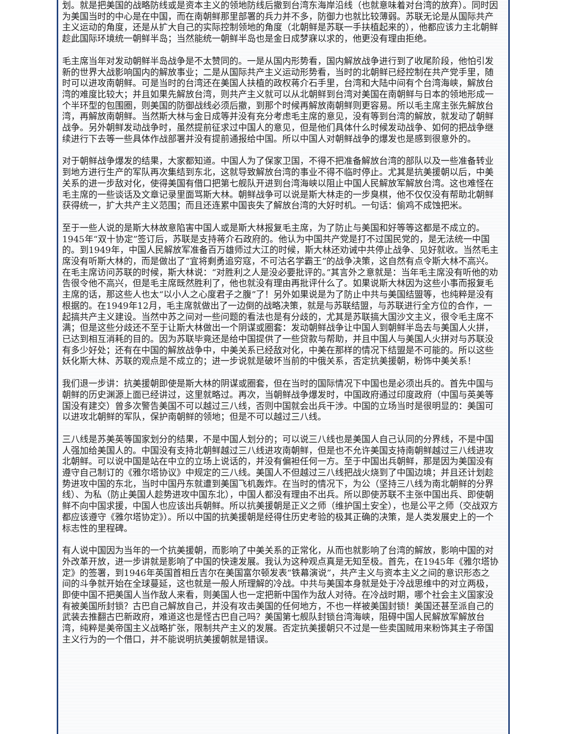划。就是把美国的战略防线或是资本主义的领地防线后撤到台湾东海岸沿线（也就意味着对台湾的放弃）。同时因为美国当时的中心是在中国，而在南朝鲜那里部署的兵力并不多，防御力也就比较薄弱。苏联无论是从国际共产主义运动的角度，还是从扩大自己的实际控制领地的角度（北朝鲜是苏联一手扶植起来的），他都应该力主北朝鲜趁此国际环境统一朝鲜半岛；当然能统一朝鲜半岛也是金日成梦寐以求的，他更没有理由拒绝。
毛主席当年对发动朝鲜半岛战争是不太赞同的。一是从国内形势看，国内解放战争进行到了收尾阶段，他怕引发新的世界大战影响国内的解放事业；二是从国际共产主义运动形势看，当时的北朝鲜已经控制在共产党手里，随时可以进攻南朝鲜。可是当时的台湾还在美国人扶植的政权蒋介石手里，台湾和大陆中间有个台湾海峡，解放台湾的难度比较大；并且如果先解放台湾，则共产主义就可以从北朝鲜到台湾对美国在南朝鲜与日本的领地形成一个半环型的包围圈，则美国的防御战线必须后撤，到那个时候再解放南朝鲜则更容易。所以毛主席主张先解放台湾，再解放南朝鲜。当然斯大林与金日成等并没有充分考虑毛主席的意见，没有等到台湾的解放，就发动了朝鲜战争。另外朝鲜发动战争时，虽然提前征求过中国人的意见，但是他们具体什么时候发动战争、如何的把战争继续进行下去等一些具体作战部署并没有提前通报给中国。所以中国人对朝鲜战争的爆发也是感到很意外的。
对于朝鲜战争爆发的结果，大家都知道。中国人为了保家卫国，不得不把准备解放台湾的部队以及一些准备转业到地方进行生产的军队再次集结到东北，这就导致解放台湾的事业不得不临时停止。尤其是抗美援朝以后，中美关系的进一步敌对化，使得美国有借口把第七舰队开进到台湾海峡以阻止中国人民解放军解放台湾。这也难怪在毛主席的一些谈话及文章记录里面骂斯大林。朝鲜战争可以说是斯大林走的一步臭棋，他不仅仅没有帮助北朝鲜获得统一，扩大共产主义范围；而且还连累中国丧失了解放台湾的大好时机。一句话：偷鸡不成蚀把米。
至于一些人说的是斯大林故意陷害中国人或是斯大林报复毛主席，为了防止与美国和好等等这都是不成立的。1945年“双十协定”签订后，苏联是支持蒋介石政府的。他认为中国共产党是打不过国民党的，是无法统一中国的。到1949年，中国人民解放军准备百万雄师过大江的时候，斯大林还劝诫中共停止战争、见好就收。当然毛主席没有听斯大林的，而是做出了“宜将剩勇追穷寇，不可沽名学霸王”的战争决策，这自然有点令斯大林不高兴。在毛主席访问苏联的时候，斯大林说：“对胜利之人是没必要批评的。”其言外之意就是：当年毛主席没有听他的劝告很令他不高兴，但是毛主席既然胜利了，他也就没有理由再批评什么了。如果说斯大林因为这些小事而报复毛主席的话，那这些人也太“以小人之心度君子之腹”了！另外如果说是为了防止中共与美国结盟等，也纯粹是没有根据的。在1949年12月，毛主席就做出了一边倒的战略决策，就是与苏联结盟，与苏联进行全方位的合作，一起搞共产主义建设。当然中苏之间对一些问题的看法也是有分歧的，尤其是苏联搞大国沙文主义，很令毛主席不满；但是这些分歧还不至于让斯大林做出一个阴谋或圈套：发动朝鲜战争让中国人到朝鲜半岛去与美国人火拼，已达到相互消耗的目的。因为苏联毕竟还是给中国提供了一些贷款与帮助，并且中国人与美国人火拼对与苏联没有多少好处；还有在中国的解放战争中，中美关系已经敌对化，中美在那样的情况下结盟是不可能的。所以这些妖化斯大林、苏联的观点是不成立的；进一步说就是破坏当前的中俄关系，否定抗美援朝，粉饰中美关系！
我们退一步讲：抗美援朝即使是斯大林的阴谋或圈套，但在当时的国际情况下中国也是必须出兵的。首先中国与朝鲜的历史渊源上面已经讲过，这里就略过。再次，当朝鲜战争爆发时，中国政府通过印度政府（中国与英美等国没有建交）曾多次警告美国不可以越过三八线，否则中国就会出兵干涉。中国的立场当时是很明显的：美国可以进攻北朝鲜的军队，保护南朝鲜的领地；但是不可以越过三八线。
三八线是苏美英等国家划分的结果，不是中国人划分的；可以说三八线也是美国人自己认同的分界线，不是中国人强加给美国人的。中国没有支持北朝鲜越过三八线进攻南朝鲜，但是也不允许美国支持南朝鲜越过三八线进攻北朝鲜。可以说中国是站在中立的立场上说话的，并没有偏袒任何一方。至于中国出兵朝鲜，那是因为美国没有遵守自己制订的《雅尔塔协议》中规定的三八线。美国人不但越过三八线把战火烧到了中国边境；并且还计划趁势进攻中国的东北，当时中国丹东就遭到美国飞机轰炸。在当时的情况下，为公（坚持三八线为南北朝鲜的分界线）、为私（防止美国人趁势进攻中国东北），中国人都没有理由不出兵。所以即使苏联不主张中国出兵、即使朝鲜不向中国求援，中国人也应该出兵朝鲜。所以抗美援朝是正义之师（维护国土安全），也是公平之师（交战双方都应该遵守《雅尔塔协定》）。所以中国的抗美援朝是经得住历史考验的极其正确的决策，是人类发展史上的一个标志性的里程碑。
有人说中国因为当年的一个抗美援朝，而影响了中美关系的正常化，从而也就影响了台湾的解放，影响中国的对外改革开放，进一步讲就是影响了中国的快速发展。我认为这种观点真是无知至极。首先，在1945年《雅尔塔协定》的签署，到1946年英国首相丘吉尔在美国富尔顿发表“铁幕演说”，共产主义与资本主义之间的意识形态之间的斗争就开始在全球蔓延，这也就是一般人所理解的冷战。中共与美国本身就是处于冷战思维中的对立两极，即使中国不把美国人当作敌人来看，则美国人也一定把新中国作为敌人对待。在冷战时期，哪个社会主义国家没有被美国所封锁？古巴自己解放自己，并没有攻击美国的任何地方，不也一样被美国封锁！美国还甚至派自己的武装去推翻古巴新政府，难道这也是怪古巴自己吗？美国第七舰队封锁台湾海峡，阻碍中国人民解放军解放台湾，纯粹是美帝国主义战略扩张，限制共产主义的发展。否定抗美援朝只不过是一些卖国贼用来粉饰其主子帝国主义行为的一个借口，并不能说明抗美援朝就是错误。